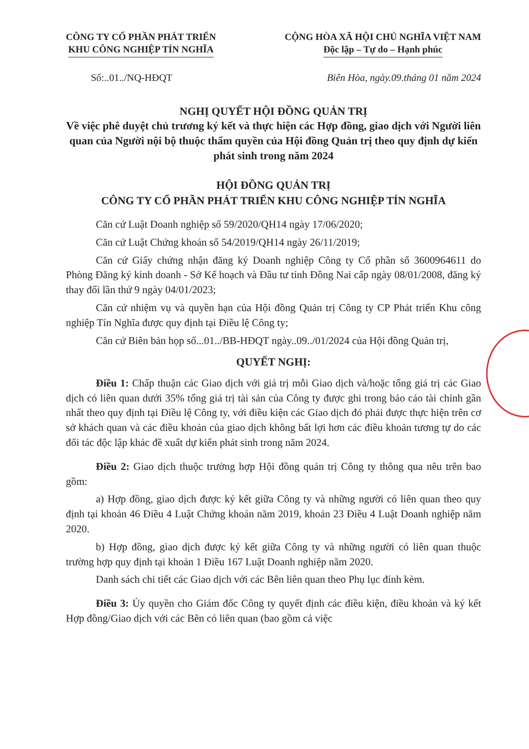CÔNG TY CỔ PHẦN PHÁT TRIỂN
KHU CÔNG NGHIỆP TÍN NGHĨA
CỘNG HÒA XÃ HỘI CHỦ NGHĨA VIỆT NAM
Độc lập – Tự do – Hạnh phúc
Số:..01../NQ-HĐQT Biên Hòa, ngày.09.tháng 01 năm 2024
NGHỊ QUYẾT HỘI ĐỒNG QUẢN TRỊ
Về việc phê duyệt chủ trương ký kết và thực hiện các Hợp đồng, giao dịch với Người liên quan của Người nội bộ thuộc thẩm quyền của Hội đồng Quản trị theo quy định dự kiến phát sinh trong năm 2024
HỘI ĐỒNG QUẢN TRỊ
CÔNG TY CỔ PHẦN PHÁT TRIỂN KHU CÔNG NGHIỆP TÍN NGHĨA
Căn cứ Luật Doanh nghiệp số 59/2020/QH14 ngày 17/06/2020;
Căn cứ Luật Chứng khoán số 54/2019/QH14 ngày 26/11/2019;
Căn cứ Giấy chứng nhận đăng ký Doanh nghiệp Công ty Cổ phần số 3600964611 do Phòng Đăng ký kinh doanh - Sở Kế hoạch và Đầu tư tỉnh Đồng Nai cấp ngày 08/01/2008, đăng ký thay đổi lần thứ 9 ngày 04/01/2023;
Căn cứ nhiệm vụ và quyền hạn của Hội đồng Quản trị Công ty CP Phát triển Khu công nghiệp Tín Nghĩa được quy định tại Điều lệ Công ty;
Căn cứ Biên bản họp số...01../BB-HĐQT ngày..09../01/2024 của Hội đồng Quản trị,
QUYẾT NGHỊ:
Điều 1: Chấp thuận các Giao dịch với giá trị mỗi Giao dịch và/hoặc tổng giá trị các Giao dịch có liên quan dưới 35% tổng giá trị tài sản của Công ty được ghi trong báo cáo tài chính gần nhất theo quy định tại Điều lệ Công ty, với điều kiện các Giao dịch đó phải được thực hiện trên cơ sở khách quan và các điều khoản của giao dịch không bất lợi hơn các điều khoản tương tự do các đối tác độc lập khác đề xuất dự kiến phát sinh trong năm 2024.
Điều 2: Giao dịch thuộc trường hợp Hội đồng quản trị Công ty thông qua nêu trên bao gồm:
a) Hợp đồng, giao dịch được ký kết giữa Công ty và những người có liên quan theo quy định tại khoản 46 Điều 4 Luật Chứng khoán năm 2019, khoản 23 Điều 4 Luật Doanh nghiệp năm 2020.
b) Hợp đồng, giao dịch được ký kết giữa Công ty và những người có liên quan thuộc trường hợp quy định tại khoản 1 Điều 167 Luật Doanh nghiệp năm 2020.
Danh sách chi tiết các Giao dịch với các Bên liên quan theo Phụ lục đính kèm.
Điều 3: Ủy quyền cho Giám đốc Công ty quyết định các điều kiện, điều khoản và ký kết Hợp đồng/Giao dịch với các Bên có liên quan (bao gồm cả việc